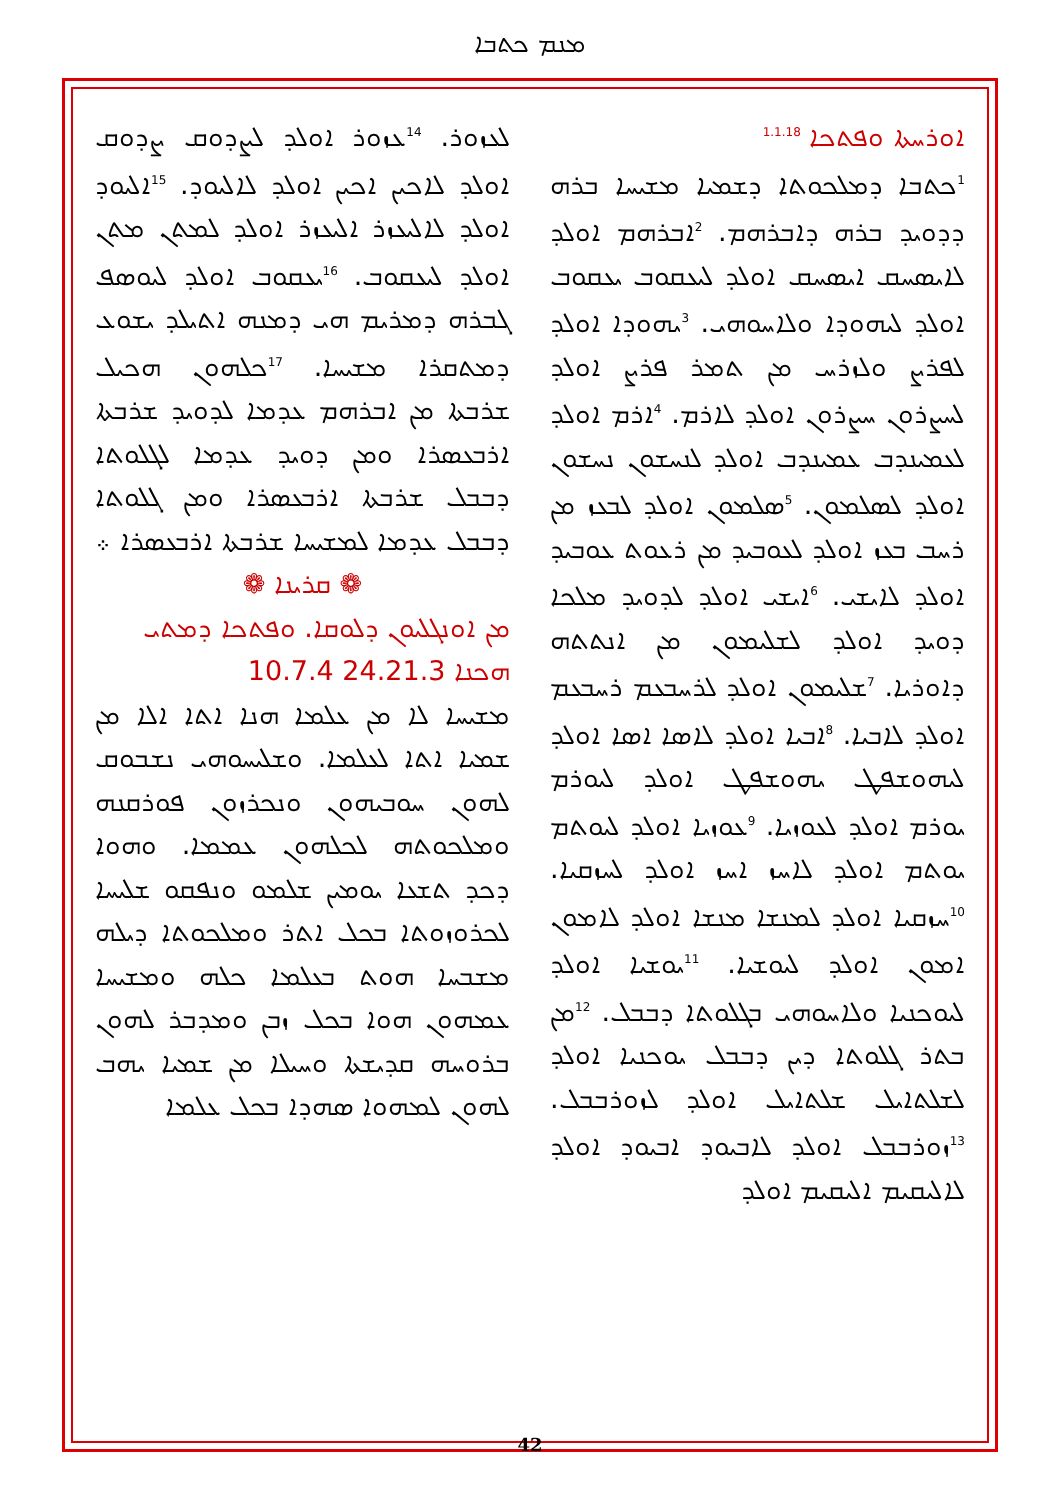ܡܢܡ ܟܬܒܐ
ܐܘܪܚܬܐ ܘܦܬܟܐ <sup>1.1.18</sup>
<sup>1</sup> ܟܬܒܐ ܕܡܠܟܘܬܐ ܕܫܡܝܐ ܡܫܝܚܐ ܒܪܗ ܕܕܘܝܕ ܒܪܗ ܕܐܒܪܗܡ. <sup>2</sup>ܐܒܪܗܡ ܐܘܠܕ ܠܐܝܣܚܩ ܐܝܣܚܩ ܐܘܠܕ ܠܝܥܩܘܒ ܝܥܩܘܒ ܐܘܠܕ ܠܝܗܘܕܐ ܘܠܐܚܘܗܝ. <sup>3</sup>ܝܗܘܕܐ ܐܘܠܕ ܠܦܪܨ ܘܠܙܪܚ ܡܢ ܬܡܪ ܦܪܨ ܐܘܠܕ ܠܚܨܪܘܢ ܚܨܪܘܢ ܐܘܠܕ ܠܐܪܡ. <sup>4</sup>ܐܪܡ ܐܘܠܕ ܠܥܡܝܢܕܒ ܥܡܝܢܕܒ ܐܘܠܕ ܠܢܚܫܘܢ ܢܚܫܘܢ ܐܘܠܕ ܠܣܠܡܘܢ. <sup>5</sup>ܣܠܡܘܢ ܐܘܠܕ ܠܒܥܙ ܡܢ ܪܚܒ ܒܥܙ ܐܘܠܕ ܠܥܘܒܝܕ ܡܢ ܪܥܘܬ ܥܘܒܝܕ ܐܘܠܕ ܠܐܝܫܝ. <sup>6</sup>ܐܝܫܝ ܐܘܠܕ ܠܕܘܝܕ ܡܠܟܐ ܕܘܝܕ ܐܘܠܕ ܠܫܠܝܡܘܢ ܡܢ ܐܢܬܬܗ ܕܐܘܪܝܐ. <sup>7</sup>ܫܠܝܡܘܢ ܐܘܠܕ ܠܪܚܒܥܡ ܪܚܒܥܡ ܐܘܠܕ ܠܐܒܝܐ. <sup>8</sup>ܐܒܝܐ ܐܘܠܕ ܠܐܣܐ ܐܣܐ ܐܘܠܕ ܠܝܗܘܫܦܛ ܝܗܘܫܦܛ ܐܘܠܕ ܠܝܘܪܡ ܝܘܪܡ ܐܘܠܕ ܠܥܘܙܝܐ. <sup>9</sup>ܥܘܙܝܐ ܐܘܠܕ ܠܝܘܬܡ ܝܘܬܡ ܐܘܠܕ ܠܐܚܙ ܐܚܙ ܐܘܠܕ ܠܚܙܩܝܐ. <sup>10</sup>ܚܙܩܝܐ ܐܘܠܕ ܠܡܢܫܐ ܡܢܫܐ ܐܘܠܕ ܠܐܡܘܢ ܐܡܘܢ ܐܘܠܕ ܠܝܘܫܝܐ. <sup>11</sup>ܝܘܫܝܐ ܐܘܠܕ ܠܝܘܟܢܝܐ ܘܠܐܚܘܗܝ ܒܓܠܘܬܐ ܕܒܒܠ. <sup>12</sup>ܡܢ ܒܬܪ ܓܠܘܬܐ ܕܝܢ ܕܒܒܠ ܝܘܟܢܝܐ ܐܘܠܕ ܠܫܠܬܐܝܠ ܫܠܬܐܝܠ ܐܘܠܕ ܠܙܘܪܒܒܠ. <sup>13</sup>ܙܘܪܒܒܠ ܐܘܠܕ ܠܐܒܝܘܕ ܐܒܝܘܕ ܐܘܠܕ ܠܐܠܝܩܝܡ ܐܠܝܩܝܡ ܐܘܠܕ
ܠܥܙܘܪ. <sup>14</sup>ܥܙܘܪ ܐܘܠܕ ܠܨܕܘܩ ܨܕܘܩ ܐܘܠܕ ܠܐܟܝܢ ܐܟܝܢ ܐܘܠܕ ܠܐܠܝܘܕ. <sup>15</sup>ܐܠܝܘܕ ܐܘܠܕ ܠܐܠܝܥܙܪ ܐܠܝܥܙܪ ܐܘܠܕ ܠܡܬܢ ܡܬܢ ܐܘܠܕ ܠܝܥܩܘܒ. <sup>16</sup>ܝܥܩܘܒ ܐܘܠܕ ܠܝܘܣܦ ܓܒܪܗ ܕܡܪܝܡ ܗܝ ܕܡܢܗ ܐܬܝܠܕ ܝܫܘܥ ܕܡܬܩܪܐ ܡܫܝܚܐ. <sup>17</sup>ܟܠܗܘܢ ܗܟܝܠ ܫܪܒܬܐ ܡܢ ܐܒܪܗܡ ܥܕܡܐ ܠܕܘܝܕ ܫܪܒܬܐ ܐܪܒܥܣܪܐ ܘܡܢ ܕܘܝܕ ܥܕܡܐ ܠܓܠܘܬܐ ܕܒܒܠ ܫܪܒܬܐ ܐܪܒܥܣܪܐ ܘܡܢ ܓܠܘܬܐ ܕܒܒܠ ܥܕܡܐ ܠܡܫܝܚܐ ܫܪܒܬܐ ܐܪܒܥܣܪܐ ܀
❁ ܩܪܝܢܐ ❁
ܡܢ ܐܘܢܓܠܝܘܢ ܕܠܘܩܐ. ܘܦܬܟܐ ܕܡܬܝ
ܗܟܢܐ 24.21.3 10.7.4
ܡܫܝܚܐ ܠܐ ܡܢ ܥܠܡܐ ܗܢܐ ܐܬܐ ܐܠܐ ܡܢ ܫܡܝܐ ܐܬܐ ܠܥܠܡܐ. ܘܫܠܝܚܘܗܝ ܢܫܒܘܩ ܠܗܘܢ ܚܘܒܝܗܘܢ ܘܢܟܪܙܘܢ ܦܘܪܩܢܗ ܘܡܠܟܘܬܗ ܠܟܠܗܘܢ ܥܡܡܐ. ܘܗܘܐ ܕܟܕ ܬܫܥܐ ܝܘܡܝܢ ܫܠܡܘ ܘܢܦܩܘ ܫܠܝܚܐ ܠܟܪܘܙܘܬܐ ܒܟܠ ܐܬܪ ܘܡܠܟܘܬܐ ܕܝܠܗ ܡܫܒܚܐ ܗܘܬ ܒܥܠܡܐ ܟܠܗ ܘܡܫܝܚܐ ܥܡܗܘܢ ܗܘܐ ܒܟܠ ܙܒܢ ܘܡܕܒܪ ܠܗܘܢ ܒܪܘܚܗ ܩܕܝܫܬܐ ܘܚܝܠܐ ܡܢ ܫܡܝܐ ܝܗܒ ܠܗܘܢ ܠܡܗܘܐ ܣܗܕܐ ܒܟܠ ܥܠܡܐ
42